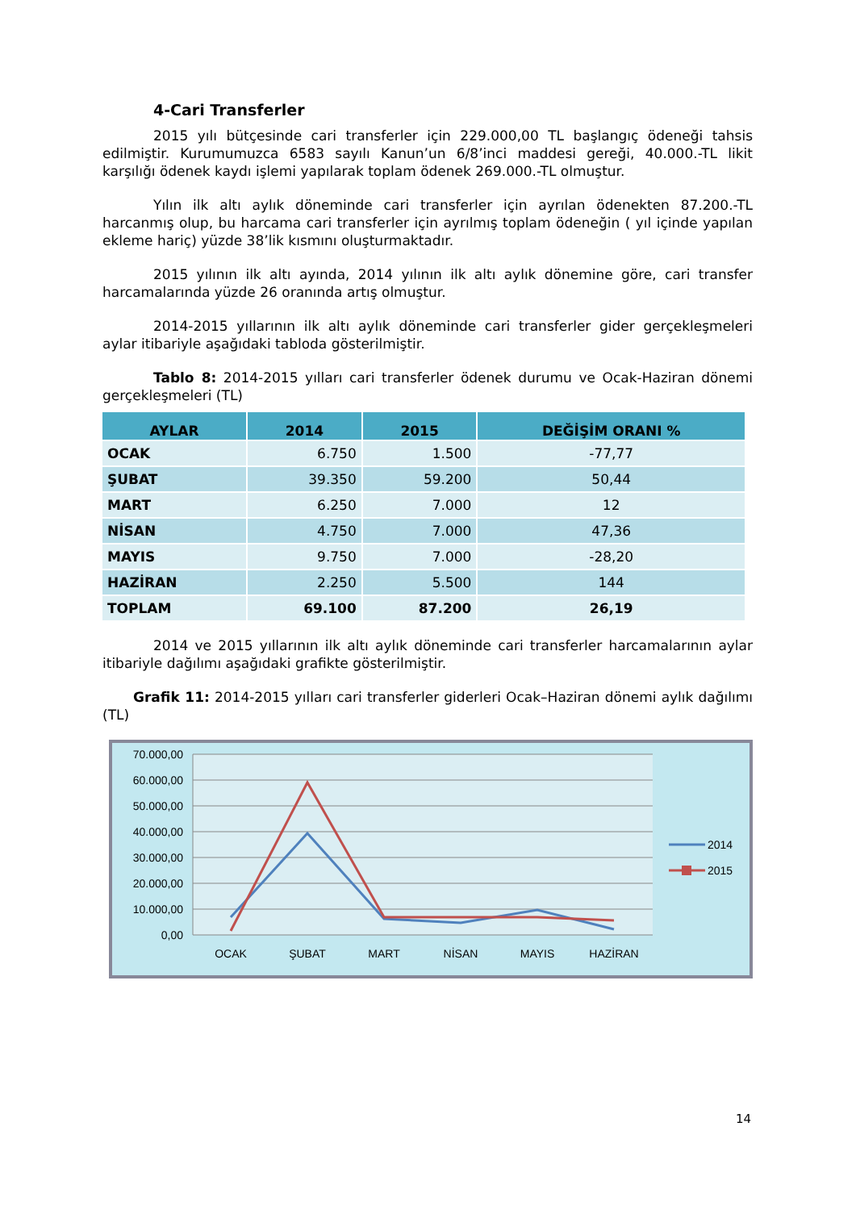4-Cari Transferler
2015 yılı bütçesinde cari transferler için 229.000,00 TL başlangıç ödeneği tahsis edilmiştir. Kurumumuzca 6583 sayılı Kanun’un 6/8’inci maddesi gereği, 40.000.-TL likit karşılığı ödenek kaydı işlemi yapılarak toplam ödenek 269.000.-TL olmuştur.
Yılın ilk altı aylık döneminde cari transferler için ayrılan ödenekten 87.200.-TL harcanmış olup, bu harcama cari transferler için ayrılmış toplam ödeneğin ( yıl içinde yapılan ekleme hariç) yüzde 38’lik kısmını oluşturmaktadır.
2015 yılının ilk altı ayında, 2014 yılının ilk altı aylık dönemine göre, cari transfer harcamalarında yüzde 26 oranında artış olmuştur.
2014-2015 yıllarının ilk altı aylık döneminde cari transferler gider gerçekleşmeleri aylar itibariyle aşağıdaki tabloda gösterilmiştir.
Tablo 8: 2014-2015 yılları cari transferler ödenek durumu ve Ocak-Haziran dönemi gerçekleşmeleri (TL)
| AYLAR | 2014 | 2015 | DEĞİŞİM ORANI % |
| --- | --- | --- | --- |
| OCAK | 6.750 | 1.500 | -77,77 |
| ŞUBAT | 39.350 | 59.200 | 50,44 |
| MART | 6.250 | 7.000 | 12 |
| NİSAN | 4.750 | 7.000 | 47,36 |
| MAYIS | 9.750 | 7.000 | -28,20 |
| HAZİRAN | 2.250 | 5.500 | 144 |
| TOPLAM | 69.100 | 87.200 | 26,19 |
2014 ve 2015 yıllarının ilk altı aylık döneminde cari transferler harcamalarının aylar itibariyle dağılımı aşağıdaki grafikte gösterilmiştir.
Grafik 11: 2014-2015 yılları cari transferler giderleri Ocak–Haziran dönemi aylık dağılımı (TL)
70.000,00
60.000,00
50.000,00
40.000,00
30.000,00
20.000,00
10.000,00
0,00
OCAK
ŞUBAT
MART
NİSAN
MAYIS
HAZİRAN
2014
2015
14